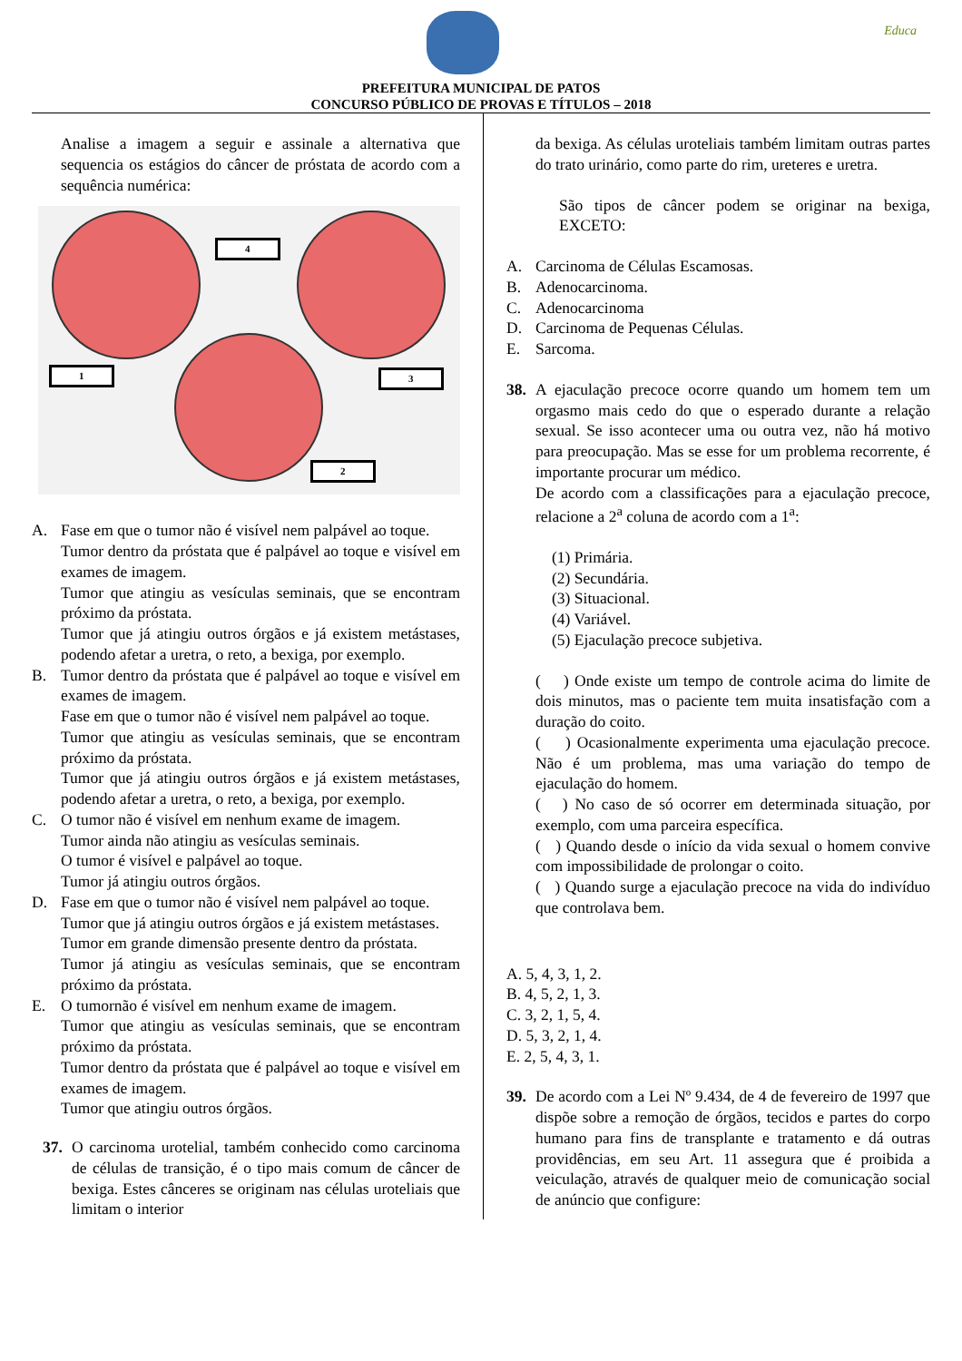Educa
PREFEITURA MUNICIPAL DE PATOS
CONCURSO PÚBLICO DE PROVAS E TÍTULOS – 2018
Analise a imagem a seguir e assinale a alternativa que sequencia os estágios do câncer de próstata de acordo com a sequência numérica:
4
1 3
2
A. Fase em que o tumor não é visível nem palpável ao toque.
Tumor dentro da próstata que é palpável ao toque e visível em exames de imagem.
Tumor que atingiu as vesículas seminais, que se encontram próximo da próstata.
Tumor que já atingiu outros órgãos e já existem metástases, podendo afetar a uretra, o reto, a bexiga, por exemplo.
B. Tumor dentro da próstata que é palpável ao toque e visível em exames de imagem.
Fase em que o tumor não é visível nem palpável ao toque.
Tumor que atingiu as vesículas seminais, que se encontram próximo da próstata.
Tumor que já atingiu outros órgãos e já existem metástases, podendo afetar a uretra, o reto, a bexiga, por exemplo.
C. O tumor não é visível em nenhum exame de imagem.
Tumor ainda não atingiu as vesículas seminais.
O tumor é visível e palpável ao toque.
Tumor já atingiu outros órgãos.
D. Fase em que o tumor não é visível nem palpável ao toque.
Tumor que já atingiu outros órgãos e já existem metástases.
Tumor em grande dimensão presente dentro da próstata.
Tumor já atingiu as vesículas seminais, que se encontram próximo da próstata.
E. O tumornão é visível em nenhum exame de imagem.
Tumor que atingiu as vesículas seminais, que se encontram próximo da próstata.
Tumor dentro da próstata que é palpável ao toque e visível em exames de imagem.
Tumor que atingiu outros órgãos.
37. O carcinoma urotelial, também conhecido como carcinoma de células de transição, é o tipo mais comum de câncer de bexiga. Estes cânceres se originam nas células uroteliais que limitam o interior
da bexiga. As células uroteliais também limitam outras partes do trato urinário, como parte do rim, ureteres e uretra.
São tipos de câncer podem se originar na bexiga, EXCETO:
A. Carcinoma de Células Escamosas.
B. Adenocarcinoma.
C. Adenocarcinoma
D. Carcinoma de Pequenas Células.
E. Sarcoma.
38. A ejaculação precoce ocorre quando um homem tem um orgasmo mais cedo do que o esperado durante a relação sexual. Se isso acontecer uma ou outra vez, não há motivo para preocupação. Mas se esse for um problema recorrente, é importante procurar um médico.
De acordo com a classificações para a ejaculação precoce, relacione a 2<sup>a</sup> coluna de acordo com a 1<sup>a</sup>:
(1) Primária.
(2) Secundária.
(3) Situacional.
(4) Variável.
(5) Ejaculação precoce subjetiva.
( ) Onde existe um tempo de controle acima do limite de dois minutos, mas o paciente tem muita insatisfação com a duração do coito.
( ) Ocasionalmente experimenta uma ejaculação precoce. Não é um problema, mas uma variação do tempo de ejaculação do homem.
( ) No caso de só ocorrer em determinada situação, por exemplo, com uma parceira específica.
( ) Quando desde o início da vida sexual o homem convive com impossibilidade de prolongar o coito.
( ) Quando surge a ejaculação precoce na vida do indivíduo que controlava bem.
A. 5, 4, 3, 1, 2.
B. 4, 5, 2, 1, 3.
C. 3, 2, 1, 5, 4.
D. 5, 3, 2, 1, 4.
E. 2, 5, 4, 3, 1.
39. De acordo com a Lei Nº 9.434, de 4 de fevereiro de 1997 que dispõe sobre a remoção de órgãos, tecidos e partes do corpo humano para fins de transplante e tratamento e dá outras providências, em seu Art. 11 assegura que é proibida a veiculação, através de qualquer meio de comunicação social de anúncio que configure: